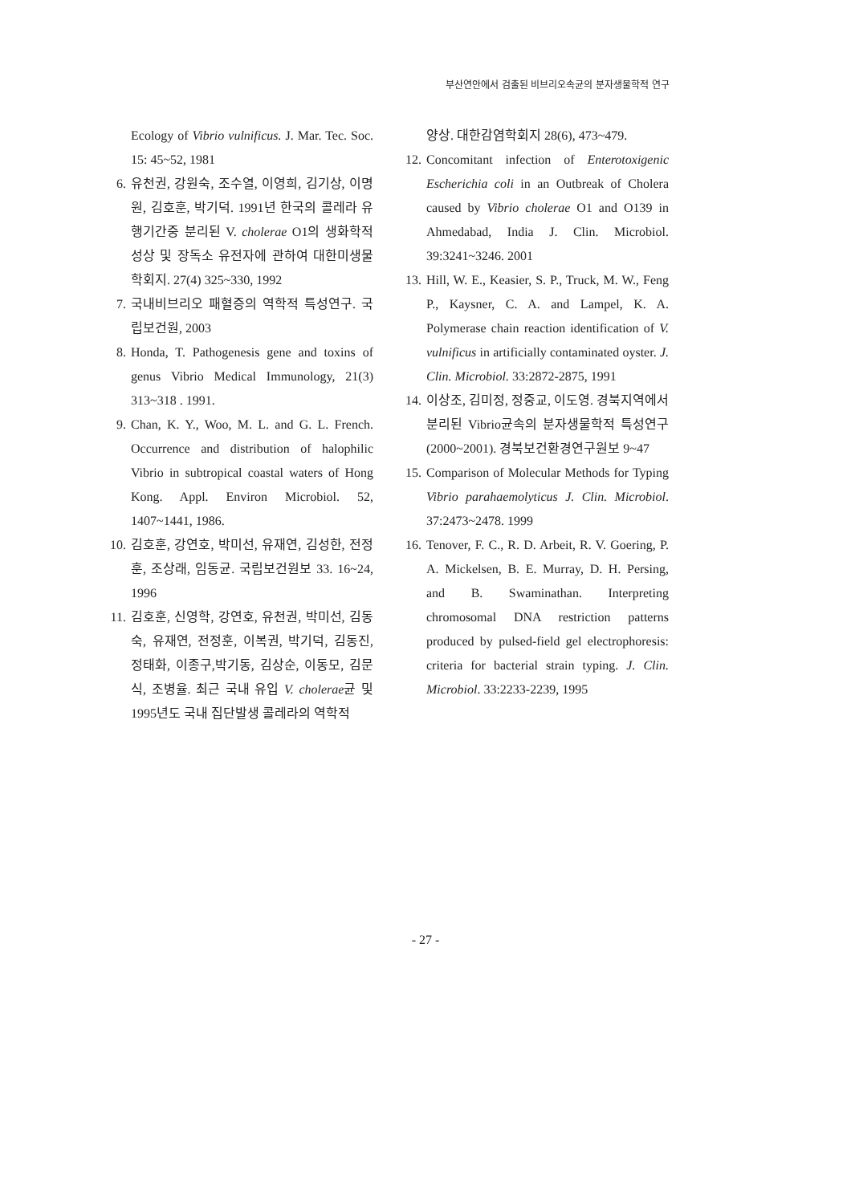부산연안에서 검출된 비브리오속균의 분자생물학적 연구
Ecology of Vibrio vulnificus. J. Mar. Tec. Soc. 15: 45~52, 1981
6. 유천권, 강원숙, 조수열, 이영희, 김기상, 이명원, 김호훈, 박기덕. 1991년 한국의 콜레라 유행기간중 분리된 V. cholerae O1의 생화학적 성상 및 장독소 유전자에 관하여 대한미생물학회지. 27(4) 325~330, 1992
7. 국내비브리오 패혈증의 역학적 특성연구. 국립보건원, 2003
8. Honda, T. Pathogenesis gene and toxins of genus Vibrio Medical Immunology, 21(3) 313~318 . 1991.
9. Chan, K. Y., Woo, M. L. and G. L. French. Occurrence and distribution of halophilic Vibrio in subtropical coastal waters of Hong Kong. Appl. Environ Microbiol. 52, 1407~1441, 1986.
10. 김호훈, 강연호, 박미선, 유재연, 김성한, 전정훈, 조상래, 임동균. 국립보건원보 33. 16~24, 1996
11. 김호훈, 신영학, 강연호, 유천권, 박미선, 김동숙, 유재연, 전정훈, 이복권, 박기덕, 김동진, 정태화, 이종구,박기동, 김상순, 이동모, 김문식, 조병율. 최근 국내 유입 V. cholerae균 및 1995년도 국내 집단발생 콜레라의 역학적
양상. 대한감염학회지 28(6), 473~479.
12. Concomitant infection of Enterotoxigenic Escherichia coli in an Outbreak of Cholera caused by Vibrio cholerae O1 and O139 in Ahmedabad, India J. Clin. Microbiol. 39:3241~3246. 2001
13. Hill, W. E., Keasier, S. P., Truck, M. W., Feng P., Kaysner, C. A. and Lampel, K. A. Polymerase chain reaction identification of V. vulnificus in artificially contaminated oyster. J. Clin. Microbiol. 33:2872-2875, 1991
14. 이상조, 김미정, 정중교, 이도영. 경북지역에서 분리된 Vibrio균속의 분자생물학적 특성연구(2000~2001). 경북보건환경연구원보 9~47
15. Comparison of Molecular Methods for Typing Vibrio parahaemolyticus J. Clin. Microbiol. 37:2473~2478. 1999
16. Tenover, F. C., R. D. Arbeit, R. V. Goering, P. A. Mickelsen, B. E. Murray, D. H. Persing, and B. Swaminathan. Interpreting chromosomal DNA restriction patterns produced by pulsed-field gel electrophoresis: criteria for bacterial strain typing. J. Clin. Microbiol. 33:2233-2239, 1995
- 27 -